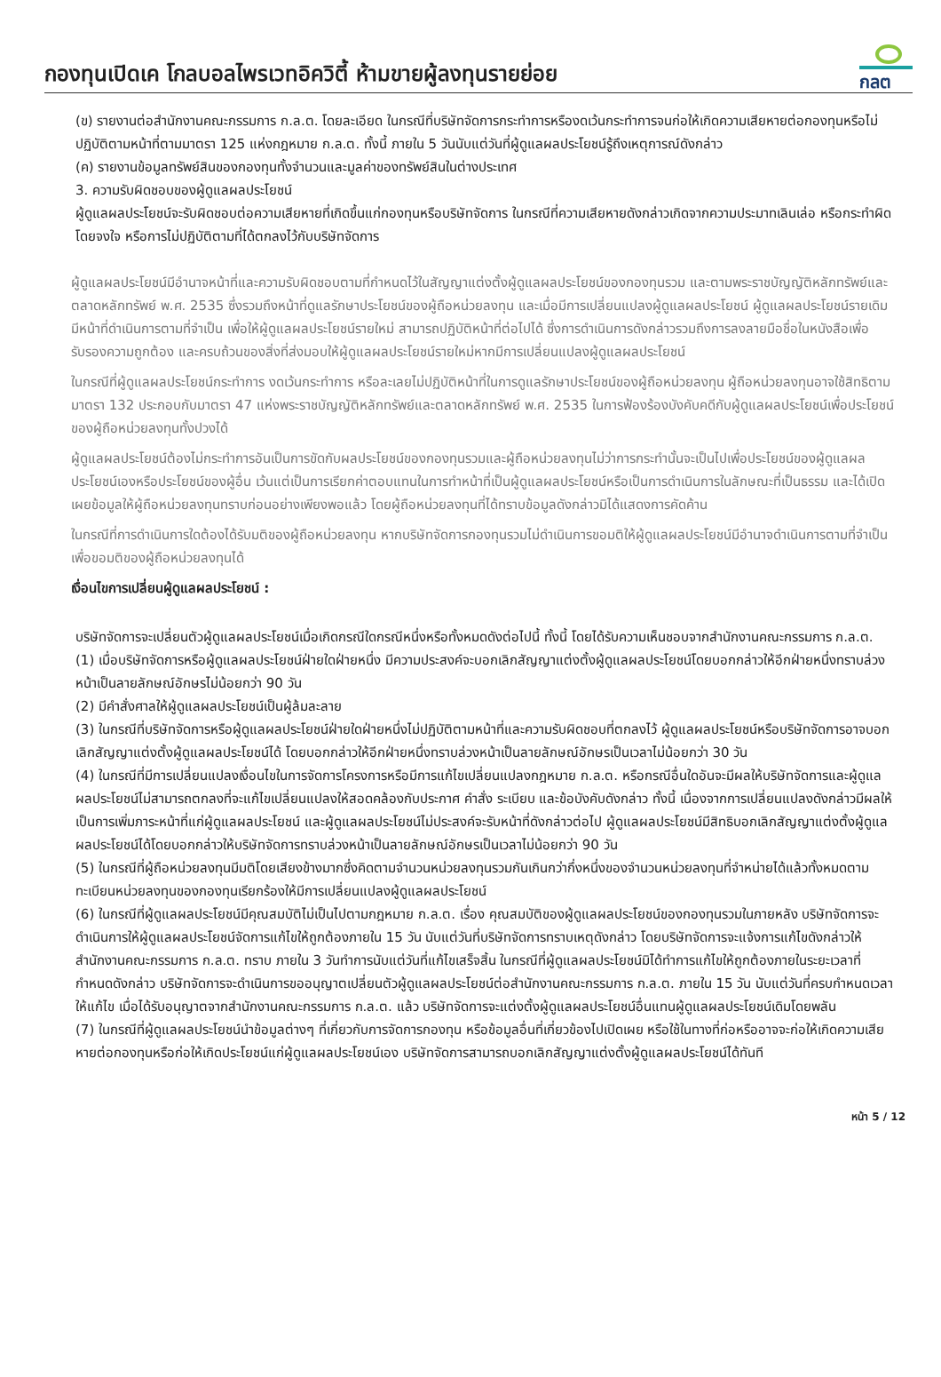กองทุนเปิดเค โกลบอลไพรเวทอิควิตี้ ห้ามขายผู้ลงทุนรายย่อย
กลต
(ข) รายงานต่อสำนักงานคณะกรรมการ ก.ล.ต. โดยละเอียด ในกรณีที่บริษัทจัดการกระทำการหรืองดเว้นกระทำการจนก่อให้เกิดความเสียหายต่อกองทุนหรือไม่ปฏิบัติตามหน้าที่ตามมาตรา 125 แห่งกฎหมาย ก.ล.ต. ทั้งนี้ ภายใน 5 วันนับแต่วันที่ผู้ดูแลผลประโยชน์รู้ถึงเหตุการณ์ดังกล่าว
(ค) รายงานข้อมูลทรัพย์สินของกองทุนทั้งจำนวนและมูลค่าของทรัพย์สินในต่างประเทศ
3. ความรับผิดชอบของผู้ดูแลผลประโยชน์
ผู้ดูแลผลประโยชน์จะรับผิดชอบต่อความเสียหายที่เกิดขึ้นแก่กองทุนหรือบริษัทจัดการ ในกรณีที่ความเสียหายดังกล่าวเกิดจากความประมาทเลินเล่อ หรือกระทำผิดโดยจงใจ หรือการไม่ปฏิบัติตามที่ได้ตกลงไว้กับบริษัทจัดการ
ผู้ดูแลผลประโยชน์มีอำนาจหน้าที่และความรับผิดชอบตามที่กำหนดไว้ในสัญญาแต่งตั้งผู้ดูแลผลประโยชน์ของกองทุนรวม และตามพระราชบัญญัติหลักทรัพย์และตลาดหลักทรัพย์ พ.ศ. 2535 ซึ่งรวมถึงหน้าที่ดูแลรักษาประโยชน์ของผู้ถือหน่วยลงทุน และเมื่อมีการเปลี่ยนแปลงผู้ดูแลผลประโยชน์ ผู้ดูแลผลประโยชน์รายเดิมมีหน้าที่ดำเนินการตามที่จำเป็น เพื่อให้ผู้ดูแลผลประโยชน์รายใหม่ สามารถปฏิบัติหน้าที่ต่อไปได้ ซึ่งการดำเนินการดังกล่าวรวมถึงการลงลายมือชื่อในหนังสือเพื่อรับรองความถูกต้อง และครบถ้วนของสิ่งที่ส่งมอบให้ผู้ดูแลผลประโยชน์รายใหม่หากมีการเปลี่ยนแปลงผู้ดูแลผลประโยชน์
ในกรณีที่ผู้ดูแลผลประโยชน์กระทำการ งดเว้นกระทำการ หรือละเลยไม่ปฏิบัติหน้าที่ในการดูแลรักษาประโยชน์ของผู้ถือหน่วยลงทุน ผู้ถือหน่วยลงทุนอาจใช้สิทธิตามมาตรา 132 ประกอบกับมาตรา 47 แห่งพระราชบัญญัติหลักทรัพย์และตลาดหลักทรัพย์ พ.ศ. 2535 ในการฟ้องร้องบังคับคดีกับผู้ดูแลผลประโยชน์เพื่อประโยชน์ของผู้ถือหน่วยลงทุนทั้งปวงได้
ผู้ดูแลผลประโยชน์ต้องไม่กระทำการอันเป็นการขัดกับผลประโยชน์ของกองทุนรวมและผู้ถือหน่วยลงทุนไม่ว่าการกระทำนั้นจะเป็นไปเพื่อประโยชน์ของผู้ดูแลผลประโยชน์เองหรือประโยชน์ของผู้อื่น เว้นแต่เป็นการเรียกค่าตอบแทนในการทำหน้าที่เป็นผู้ดูแลผลประโยชน์หรือเป็นการดำเนินการในลักษณะที่เป็นธรรม และได้เปิดเผยข้อมูลให้ผู้ถือหน่วยลงทุนทราบก่อนอย่างเพียงพอแล้ว โดยผู้ถือหน่วยลงทุนที่ได้ทราบข้อมูลดังกล่าวมิได้แสดงการคัดค้าน
ในกรณีที่การดำเนินการใดต้องได้รับมติของผู้ถือหน่วยลงทุน หากบริษัทจัดการกองทุนรวมไม่ดำเนินการขอมติให้ผู้ดูแลผลประโยชน์มีอำนาจดำเนินการตามที่จำเป็น เพื่อขอมติของผู้ถือหน่วยลงทุนได้
เงื่อนไขการเปลี่ยนผู้ดูแลผลประโยชน์ :
บริษัทจัดการจะเปลี่ยนตัวผู้ดูแลผลประโยชน์เมื่อเกิดกรณีใดกรณีหนึ่งหรือทั้งหมดดังต่อไปนี้ ทั้งนี้ โดยได้รับความเห็นชอบจากสำนักงานคณะกรรมการ ก.ล.ต.
(1) เมื่อบริษัทจัดการหรือผู้ดูแลผลประโยชน์ฝ่ายใดฝ่ายหนึ่ง มีความประสงค์จะบอกเลิกสัญญาแต่งตั้งผู้ดูแลผลประโยชน์โดยบอกกล่าวให้อีกฝ่ายหนึ่งทราบล่วงหน้าเป็นลายลักษณ์อักษรไม่น้อยกว่า 90 วัน
(2) มีคำสั่งศาลให้ผู้ดูแลผลประโยชน์เป็นผู้ล้มละลาย
(3) ในกรณีที่บริษัทจัดการหรือผู้ดูแลผลประโยชน์ฝ่ายใดฝ่ายหนึ่งไม่ปฏิบัติตามหน้าที่และความรับผิดชอบที่ตกลงไว้ ผู้ดูแลผลประโยชน์หรือบริษัทจัดการอาจบอกเลิกสัญญาแต่งตั้งผู้ดูแลผลประโยชน์ได้ โดยบอกกล่าวให้อีกฝ่ายหนึ่งทราบล่วงหน้าเป็นลายลักษณ์อักษรเป็นเวลาไม่น้อยกว่า 30 วัน
(4) ในกรณีที่มีการเปลี่ยนแปลงเงื่อนไขในการจัดการโครงการหรือมีการแก้ไขเปลี่ยนแปลงกฎหมาย ก.ล.ต. หรือกรณีอื่นใดอันจะมีผลให้บริษัทจัดการและผู้ดูแลผลประโยชน์ไม่สามารถตกลงที่จะแก้ไขเปลี่ยนแปลงให้สอดคล้องกับประกาศ คำสั่ง ระเบียบ และข้อบังคับดังกล่าว ทั้งนี้ เนื่องจากการเปลี่ยนแปลงดังกล่าวมีผลให้เป็นการเพิ่มภาระหน้าที่แก่ผู้ดูแลผลประโยชน์ และผู้ดูแลผลประโยชน์ไม่ประสงค์จะรับหน้าที่ดังกล่าวต่อไป ผู้ดูแลผลประโยชน์มีสิทธิบอกเลิกสัญญาแต่งตั้งผู้ดูแลผลประโยชน์ได้โดยบอกกล่าวให้บริษัทจัดการทราบล่วงหน้าเป็นลายลักษณ์อักษรเป็นเวลาไม่น้อยกว่า 90 วัน
(5) ในกรณีที่ผู้ถือหน่วยลงทุนมีมติโดยเสียงข้างมากซึ่งคิดตามจำนวนหน่วยลงทุนรวมกันเกินกว่ากึ่งหนึ่งของจำนวนหน่วยลงทุนที่จำหน่ายได้แล้วทั้งหมดตามทะเบียนหน่วยลงทุนของกองทุนเรียกร้องให้มีการเปลี่ยนแปลงผู้ดูแลผลประโยชน์
(6) ในกรณีที่ผู้ดูแลผลประโยชน์มีคุณสมบัติไม่เป็นไปตามกฎหมาย ก.ล.ต. เรื่อง คุณสมบัติของผู้ดูแลผลประโยชน์ของกองทุนรวมในภายหลัง บริษัทจัดการจะดำเนินการให้ผู้ดูแลผลประโยชน์จัดการแก้ไขให้ถูกต้องภายใน 15 วัน นับแต่วันที่บริษัทจัดการทราบเหตุดังกล่าว โดยบริษัทจัดการจะแจ้งการแก้ไขดังกล่าวให้สำนักงานคณะกรรมการ ก.ล.ต. ทราบ ภายใน 3 วันทำการนับแต่วันที่แก้ไขเสร็จสิ้น ในกรณีที่ผู้ดูแลผลประโยชน์มิได้ทำการแก้ไขให้ถูกต้องภายในระยะเวลาที่กำหนดดังกล่าว บริษัทจัดการจะดำเนินการขออนุญาตเปลี่ยนตัวผู้ดูแลผลประโยชน์ต่อสำนักงานคณะกรรมการ ก.ล.ต. ภายใน 15 วัน นับแต่วันที่ครบกำหนดเวลาให้แก้ไข เมื่อได้รับอนุญาตจากสำนักงานคณะกรรมการ ก.ล.ต. แล้ว บริษัทจัดการจะแต่งตั้งผู้ดูแลผลประโยชน์อื่นแทนผู้ดูแลผลประโยชน์เดิมโดยพลัน
(7) ในกรณีที่ผู้ดูแลผลประโยชน์นำข้อมูลต่างๆ ที่เกี่ยวกับการจัดการกองทุน หรือข้อมูลอื่นที่เกี่ยวข้องไปเปิดเผย หรือใช้ในทางที่ก่อหรืออาจจะก่อให้เกิดความเสียหายต่อกองทุนหรือก่อให้เกิดประโยชน์แก่ผู้ดูแลผลประโยชน์เอง บริษัทจัดการสามารถบอกเลิกสัญญาแต่งตั้งผู้ดูแลผลประโยชน์ได้ทันที
หน้า 5 / 12